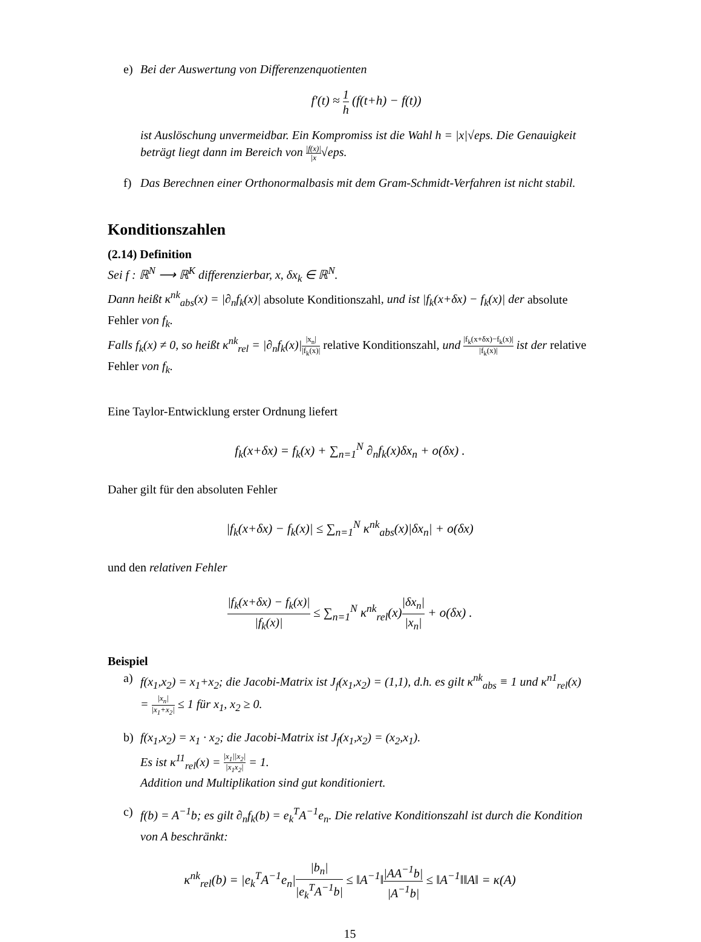e) Bei der Auswertung von Differenzenquotienten
f′(t) ≈ 1 h (f(t+h) − f(t))
ist Auslöschung unvermeidbar. Ein Kompromiss ist die Wahl h = |x|√eps. Die Genauigkeit beträgt liegt dann im Bereich von |f(x)| |x√eps.
f) Das Berechnen einer Orthonormalbasis mit dem Gram-Schmidt-Verfahren ist nicht stabil.
Konditionszahlen
(2.14) Definition
Sei f : ℝ<sup>N</sup> ⟶ ℝ<sup>K</sup> differenzierbar, x, δx<sub>k</sub> ∈ ℝ<sup>N</sup>.
Dann heißt κ<sup>nk</sup><sub>abs</sub>(x) = |∂<sub>n</sub>f<sub>k</sub>(x)| absolute Konditionszahl, und ist |f<sub>k</sub>(x+δx) − f<sub>k</sub>(x)| der absolute Fehler von f<sub>k</sub>.
Falls f<sub>k</sub>(x) ≠ 0, so heißt κ<sup>nk</sup><sub>rel</sub> = |∂<sub>n</sub>f<sub>k</sub>(x)||x<sub>n</sub>| |f<sub>k</sub>(x)| relative Konditionszahl, und |f<sub>k</sub>(x+δx)−f<sub>k</sub>(x)| |f<sub>k</sub>(x)| ist der relative Fehler von f<sub>k</sub>.
Eine Taylor-Entwicklung erster Ordnung liefert
f<sub>k</sub>(x+δx) = f<sub>k</sub>(x) + ∑<sub>n=1</sub><sup>N</sup> ∂<sub>n</sub>f<sub>k</sub>(x)δx<sub>n</sub> + o(δx) .
Daher gilt für den absoluten Fehler
|f<sub>k</sub>(x+δx) − f<sub>k</sub>(x)| ≤ ∑<sub>n=1</sub><sup>N</sup> κ<sup>nk</sup><sub>abs</sub>(x)|δx<sub>n</sub>| + o(δx)
und den relativen Fehler
|f<sub>k</sub>(x+δx) − f<sub>k</sub>(x)| |f<sub>k</sub>(x)| ≤ ∑<sub>n=1</sub><sup>N</sup> κ<sup>nk</sup><sub>rel</sub>(x)|δx<sub>n</sub>| |x<sub>n</sub>| + o(δx) .
Beispiel
a) f(x<sub>1</sub>,x<sub>2</sub>) = x<sub>1</sub>+x<sub>2</sub>; die Jacobi-Matrix ist J<sub>f</sub>(x<sub>1</sub>,x<sub>2</sub>) = (1,1), d.h. es gilt κ<sup>nk</sup><sub>abs</sub> ≡ 1 und κ<sup>n1</sup><sub>rel</sub>(x) = |x<sub>n</sub>| |x<sub>1</sub>+x<sub>2</sub>| ≤ 1 für x<sub>1</sub>, x<sub>2</sub> ≥ 0.
b) f(x<sub>1</sub>,x<sub>2</sub>) = x<sub>1</sub> · x<sub>2</sub>; die Jacobi-Matrix ist J<sub>f</sub>(x<sub>1</sub>,x<sub>2</sub>) = (x<sub>2</sub>,x<sub>1</sub>).
Es ist κ<sup>11</sup><sub>rel</sub>(x) = |x<sub>1</sub>||x<sub>2</sub>| |x<sub>1</sub>x<sub>2</sub>| = 1.
Addition und Multiplikation sind gut konditioniert.
c) f(b) = A<sup>−1</sup>b; es gilt ∂<sub>n</sub>f<sub>k</sub>(b) = e<sub>k</sub><sup>T</sup>A<sup>−1</sup>e<sub>n</sub>. Die relative Konditionszahl ist durch die Kondition von A beschränkt:
κ<sup>nk</sup><sub>rel</sub>(b) = |e<sub>k</sub><sup>T</sup>A<sup>−1</sup>e<sub>n</sub>||b<sub>n</sub>| |e<sub>k</sub><sup>T</sup>A<sup>−1</sup>b| ≤ ‖A<sup>−1</sup>‖|AA<sup>−1</sup>b| |A<sup>−1</sup>b| ≤ ‖A<sup>−1</sup>‖‖A‖ = κ(A)
15